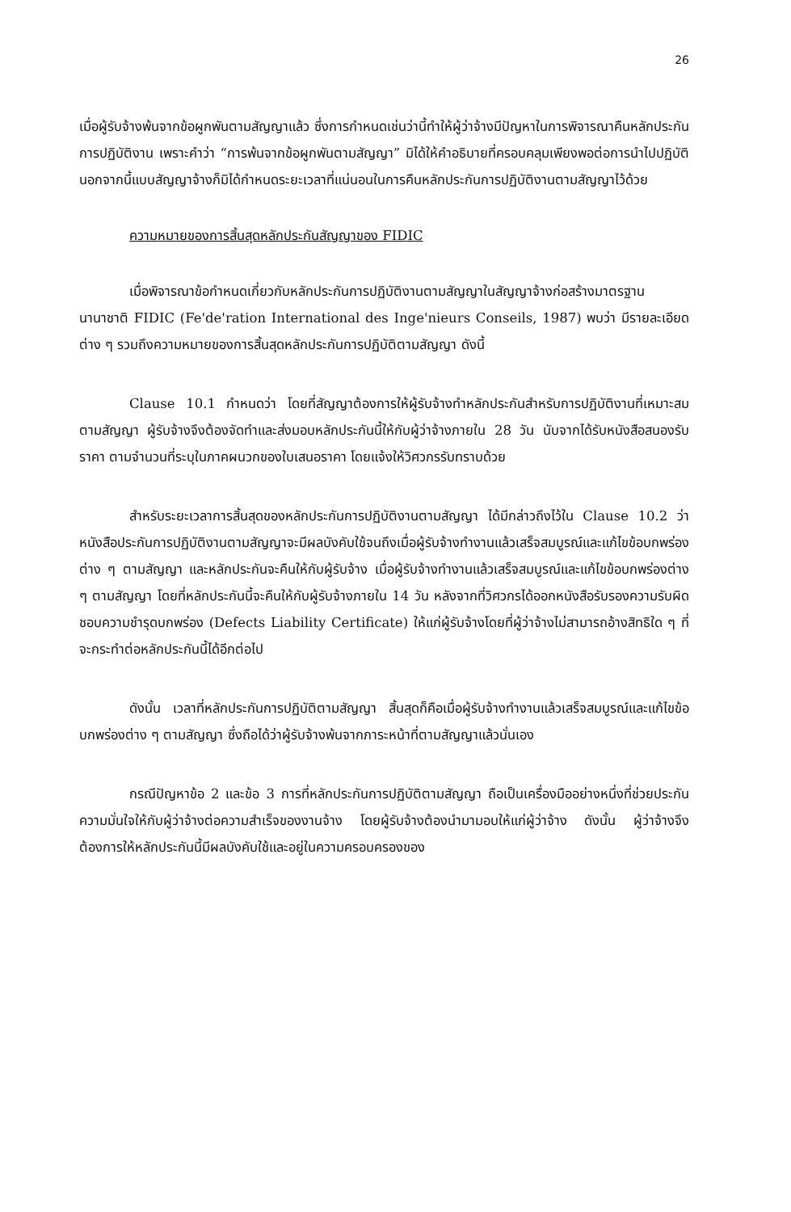26
เมื่อผู้รับจ้างพ้นจากข้อผูกพันตามสัญญาแล้ว ซึ่งการกำหนดเช่นว่านี้ทำให้ผู้ว่าจ้างมีปัญหาในการพิจารณาคืนหลักประกันการปฏิบัติงาน เพราะคำว่า “การพ้นจากข้อผูกพันตามสัญญา” มิได้ให้คำอธิบายที่ครอบคลุมเพียงพอต่อการนำไปปฏิบัติ นอกจากนี้แบบสัญญาจ้างก็มิได้กำหนดระยะเวลาที่แน่นอนในการคืนหลักประกันการปฏิบัติงานตามสัญญาไว้ด้วย
ความหมายของการสิ้นสุดหลักประกันสัญญาของ FIDIC
เมื่อพิจารณาข้อกำหนดเกี่ยวกับหลักประกันการปฏิบัติงานตามสัญญาในสัญญาจ้างก่อสร้างมาตรฐานนานาชาติ FIDIC (Fe'de'ration International des Inge'nieurs Conseils, 1987) พบว่า มีรายละเอียดต่าง ๆ รวมถึงความหมายของการสิ้นสุดหลักประกันการปฏิบัติตามสัญญา ดังนี้
Clause 10.1 กำหนดว่า โดยที่สัญญาต้องการให้ผู้รับจ้างทำหลักประกันสำหรับการปฏิบัติงานที่เหมาะสมตามสัญญา ผู้รับจ้างจึงต้องจัดทำและส่งมอบหลักประกันนี้ให้กับผู้ว่าจ้างภายใน 28 วัน นับจากได้รับหนังสือสนองรับราคา ตามจำนวนที่ระบุในภาคผนวกของใบเสนอราคา โดยแจ้งให้วิศวกรรับทราบด้วย
สำหรับระยะเวลาการสิ้นสุดของหลักประกันการปฏิบัติงานตามสัญญา ได้มีกล่าวถึงไว้ใน Clause 10.2 ว่า หนังสือประกันการปฏิบัติงานตามสัญญาจะมีผลบังคับใช้จนถึงเมื่อผู้รับจ้างทำงานแล้วเสร็จสมบูรณ์และแก้ไขข้อบกพร่องต่าง ๆ ตามสัญญา และหลักประกันจะคืนให้กับผู้รับจ้าง เมื่อผู้รับจ้างทำงานแล้วเสร็จสมบูรณ์และแก้ไขข้อบกพร่องต่าง ๆ ตามสัญญา โดยที่หลักประกันนี้จะคืนให้กับผู้รับจ้างภายใน 14 วัน หลังจากที่วิศวกรได้ออกหนังสือรับรองความรับผิดชอบความชำรุดบกพร่อง (Defects Liability Certificate) ให้แก่ผู้รับจ้างโดยที่ผู้ว่าจ้างไม่สามารถอ้างสิทธิใด ๆ ที่จะกระทำต่อหลักประกันนี้ได้อีกต่อไป
ดังนั้น เวลาที่หลักประกันการปฏิบัติตามสัญญา สิ้นสุดก็คือเมื่อผู้รับจ้างทำงานแล้วเสร็จสมบูรณ์และแก้ไขข้อบกพร่องต่าง ๆ ตามสัญญา ซึ่งถือได้ว่าผู้รับจ้างพ้นจากภาระหน้าที่ตามสัญญาแล้วนั่นเอง
กรณีปัญหาข้อ 2 และข้อ 3 การที่หลักประกันการปฏิบัติตามสัญญา ถือเป็นเครื่องมืออย่างหนึ่งที่ช่วยประกันความมั่นใจให้กับผู้ว่าจ้างต่อความสำเร็จของงานจ้าง โดยผู้รับจ้างต้องนำมามอบให้แก่ผู้ว่าจ้าง ดังนั้น ผู้ว่าจ้างจึงต้องการให้หลักประกันนี้มีผลบังคับใช้และอยู่ในความครอบครองของ